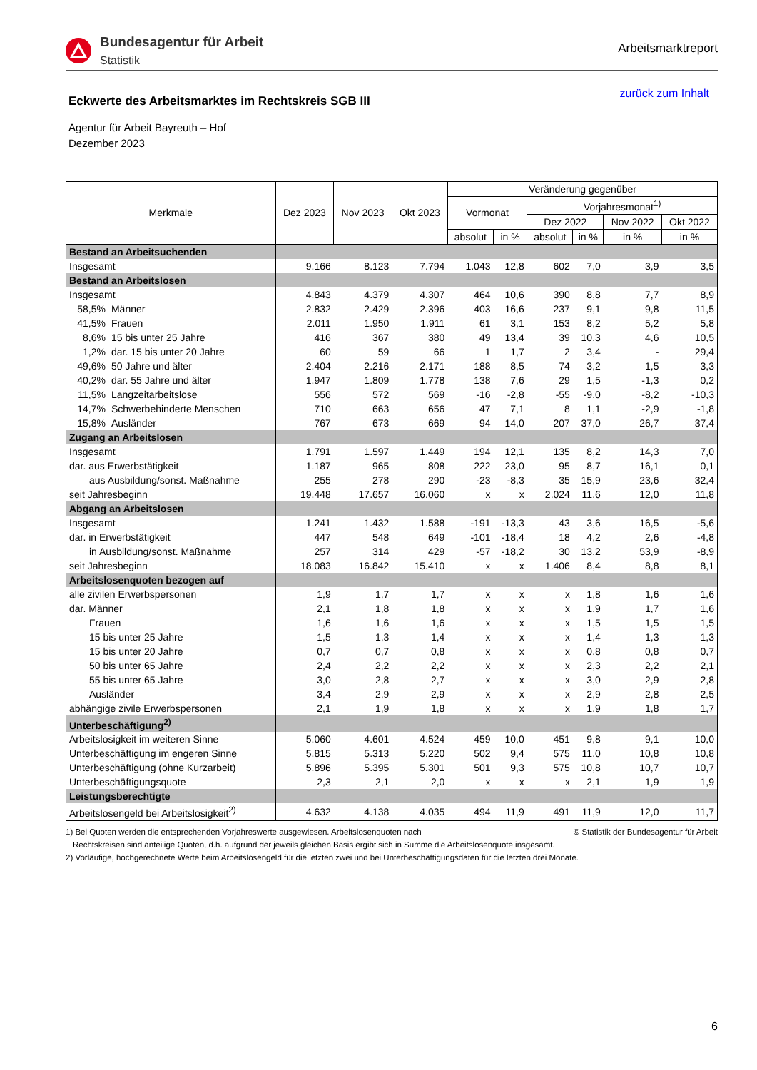Bundesagentur für Arbeit
Statistik
Arbeitsmarktreport
Eckwerte des Arbeitsmarktes im Rechtskreis SGB III
zurück zum Inhalt
Agentur für Arbeit Bayreuth – Hof
Dezember 2023
| Merkmale | | Dez 2023 | Nov 2023 | Okt 2023 | Veränderung gegenüber | | | | | |
| --- | --- | --- | --- | --- | --- | --- | --- | --- | --- | --- |
| | | | | | Vormonat | | Vorjahresmonat<sup>1)</sup> | | | |
| | | | | | | | Dez 2022 | | Nov 2022 | Okt 2022 |
| | | | | | absolut | in % | absolut | in % | in % | in % |
| Bestand an Arbeitsuchenden | | | | | | | | | | |
| Insgesamt | | 9.166 | 8.123 | 7.794 | 1.043 | 12,8 | 602 | 7,0 | 3,9 | 3,5 |
| Bestand an Arbeitslosen | | | | | | | | | | |
| Insgesamt | | 4.843 | 4.379 | 4.307 | 464 | 10,6 | 390 | 8,8 | 7,7 | 8,9 |
| 58,5% | Männer | 2.832 | 2.429 | 2.396 | 403 | 16,6 | 237 | 9,1 | 9,8 | 11,5 |
| 41,5% | Frauen | 2.011 | 1.950 | 1.911 | 61 | 3,1 | 153 | 8,2 | 5,2 | 5,8 |
| 8,6% | 15 bis unter 25 Jahre | 416 | 367 | 380 | 49 | 13,4 | 39 | 10,3 | 4,6 | 10,5 |
| 1,2% | dar. 15 bis unter 20 Jahre | 60 | 59 | 66 | 1 | 1,7 | 2 | 3,4 | - | 29,4 |
| 49,6% | 50 Jahre und älter | 2.404 | 2.216 | 2.171 | 188 | 8,5 | 74 | 3,2 | 1,5 | 3,3 |
| 40,2% | dar. 55 Jahre und älter | 1.947 | 1.809 | 1.778 | 138 | 7,6 | 29 | 1,5 | -1,3 | 0,2 |
| 11,5% | Langzeitarbeitslose | 556 | 572 | 569 | -16 | -2,8 | -55 | -9,0 | -8,2 | -10,3 |
| 14,7% | Schwerbehinderte Menschen | 710 | 663 | 656 | 47 | 7,1 | 8 | 1,1 | -2,9 | -1,8 |
| 15,8% | Ausländer | 767 | 673 | 669 | 94 | 14,0 | 207 | 37,0 | 26,7 | 37,4 |
| Zugang an Arbeitslosen | | | | | | | | | | |
| Insgesamt | | 1.791 | 1.597 | 1.449 | 194 | 12,1 | 135 | 8,2 | 14,3 | 7,0 |
| dar. aus Erwerbstätigkeit | | 1.187 | 965 | 808 | 222 | 23,0 | 95 | 8,7 | 16,1 | 0,1 |
| aus Ausbildung/sonst. Maßnahme | | 255 | 278 | 290 | -23 | -8,3 | 35 | 15,9 | 23,6 | 32,4 |
| seit Jahresbeginn | | 19.448 | 17.657 | 16.060 | x | x | 2.024 | 11,6 | 12,0 | 11,8 |
| Abgang an Arbeitslosen | | | | | | | | | | |
| Insgesamt | | 1.241 | 1.432 | 1.588 | -191 | -13,3 | 43 | 3,6 | 16,5 | -5,6 |
| dar. in Erwerbstätigkeit | | 447 | 548 | 649 | -101 | -18,4 | 18 | 4,2 | 2,6 | -4,8 |
| in Ausbildung/sonst. Maßnahme | | 257 | 314 | 429 | -57 | -18,2 | 30 | 13,2 | 53,9 | -8,9 |
| seit Jahresbeginn | | 18.083 | 16.842 | 15.410 | x | x | 1.406 | 8,4 | 8,8 | 8,1 |
| Arbeitslosenquoten bezogen auf | | | | | | | | | | |
| alle zivilen Erwerbspersonen | | 1,9 | 1,7 | 1,7 | x | x | x | 1,8 | 1,6 | 1,6 |
| dar. Männer | | 2,1 | 1,8 | 1,8 | x | x | x | 1,9 | 1,7 | 1,6 |
| Frauen | | 1,6 | 1,6 | 1,6 | x | x | x | 1,5 | 1,5 | 1,5 |
| 15 bis unter 25 Jahre | | 1,5 | 1,3 | 1,4 | x | x | x | 1,4 | 1,3 | 1,3 |
| 15 bis unter 20 Jahre | | 0,7 | 0,7 | 0,8 | x | x | x | 0,8 | 0,8 | 0,7 |
| 50 bis unter 65 Jahre | | 2,4 | 2,2 | 2,2 | x | x | x | 2,3 | 2,2 | 2,1 |
| 55 bis unter 65 Jahre | | 3,0 | 2,8 | 2,7 | x | x | x | 3,0 | 2,9 | 2,8 |
| Ausländer | | 3,4 | 2,9 | 2,9 | x | x | x | 2,9 | 2,8 | 2,5 |
| abhängige zivile Erwerbspersonen | | 2,1 | 1,9 | 1,8 | x | x | x | 1,9 | 1,8 | 1,7 |
| Unterbeschäftigung<sup>2)</sup> | | | | | | | | | | |
| Arbeitslosigkeit im weiteren Sinne | | 5.060 | 4.601 | 4.524 | 459 | 10,0 | 451 | 9,8 | 9,1 | 10,0 |
| Unterbeschäftigung im engeren Sinne | | 5.815 | 5.313 | 5.220 | 502 | 9,4 | 575 | 11,0 | 10,8 | 10,8 |
| Unterbeschäftigung (ohne Kurzarbeit) | | 5.896 | 5.395 | 5.301 | 501 | 9,3 | 575 | 10,8 | 10,7 | 10,7 |
| Unterbeschäftigungsquote | | 2,3 | 2,1 | 2,0 | x | x | x | 2,1 | 1,9 | 1,9 |
| Leistungsberechtigte | | | | | | | | | | |
| Arbeitslosengeld bei Arbeitslosigkeit<sup>2)</sup> | | 4.632 | 4.138 | 4.035 | 494 | 11,9 | 491 | 11,9 | 12,0 | 11,7 |
1) Bei Quoten werden die entsprechenden Vorjahreswerte ausgewiesen. Arbeitslosenquoten nach © Statistik der Bundesagentur für Arbeit
Rechtskreisen sind anteilige Quoten, d.h. aufgrund der jeweils gleichen Basis ergibt sich in Summe die Arbeitslosenquote insgesamt.
2) Vorläufige, hochgerechnete Werte beim Arbeitslosengeld für die letzten zwei und bei Unterbeschäftigungsdaten für die letzten drei Monate.
6